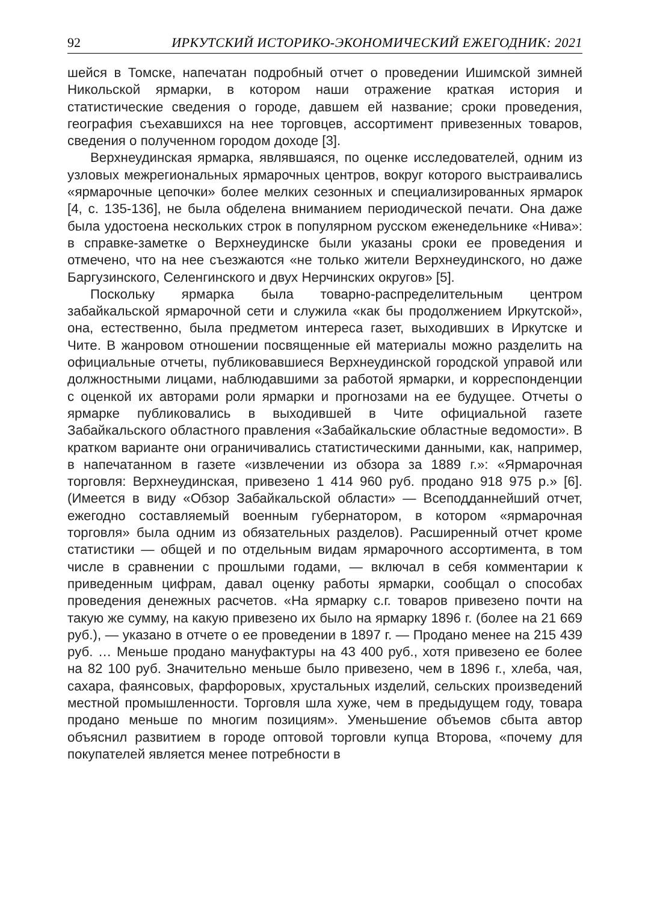92 ИРКУТСКИЙ ИСТОРИКО-ЭКОНОМИЧЕСКИЙ ЕЖЕГОДНИК: 2021
шейся в Томске, напечатан подробный отчет о проведении Ишимской зимней Никольской ярмарки, в котором наши отражение краткая история и статистические сведения о городе, давшем ей название; сроки проведения, география съехавшихся на нее торговцев, ассортимент привезенных товаров, сведения о полученном городом доходе [3].
Верхнеудинская ярмарка, являвшаяся, по оценке исследователей, одним из узловых межрегиональных ярмарочных центров, вокруг которого выстраивались «ярмарочные цепочки» более мелких сезонных и специализированных ярмарок [4, с. 135-136], не была обделена вниманием периодической печати. Она даже была удостоена нескольких строк в популярном русском еженедельнике «Нива»: в справке-заметке о Верхнеудинске были указаны сроки ее проведения и отмечено, что на нее съезжаются «не только жители Верхнеудинского, но даже Баргузинского, Селенгинского и двух Нерчинских округов» [5].
Поскольку ярмарка была товарно-распределительным центром забайкальской ярмарочной сети и служила «как бы продолжением Иркутской», она, естественно, была предметом интереса газет, выходивших в Иркутске и Чите. В жанровом отношении посвященные ей материалы можно разделить на официальные отчеты, публиковавшиеся Верхнеудинской городской управой или должностными лицами, наблюдавшими за работой ярмарки, и корреспонденции с оценкой их авторами роли ярмарки и прогнозами на ее будущее. Отчеты о ярмарке публиковались в выходившей в Чите официальной газете Забайкальского областного правления «Забайкальские областные ведомости». В кратком варианте они ограничивались статистическими данными, как, например, в напечатанном в газете «извлечении из обзора за 1889 г.»: «Ярмарочная торговля: Верхнеудинская, привезено 1 414 960 руб. продано 918 975 р.» [6]. (Имеется в виду «Обзор Забайкальской области» — Всеподданнейший отчет, ежегодно составляемый военным губернатором, в котором «ярмарочная торговля» была одним из обязательных разделов). Расширенный отчет кроме статистики — общей и по отдельным видам ярмарочного ассортимента, в том числе в сравнении с прошлыми годами, — включал в себя комментарии к приведенным цифрам, давал оценку работы ярмарки, сообщал о способах проведения денежных расчетов. «На ярмарку с.г. товаров привезено почти на такую же сумму, на какую привезено их было на ярмарку 1896 г. (более на 21 669 руб.), — указано в отчете о ее проведении в 1897 г. — Продано менее на 215 439 руб. … Меньше продано мануфактуры на 43 400 руб., хотя привезено ее более на 82 100 руб. Значительно меньше было привезено, чем в 1896 г., хлеба, чая, сахара, фаянсовых, фарфоровых, хрустальных изделий, сельских произведений местной промышленности. Торговля шла хуже, чем в предыдущем году, товара продано меньше по многим позициям». Уменьшение объемов сбыта автор объяснил развитием в городе оптовой торговли купца Второва, «почему для покупателей является менее потребности в